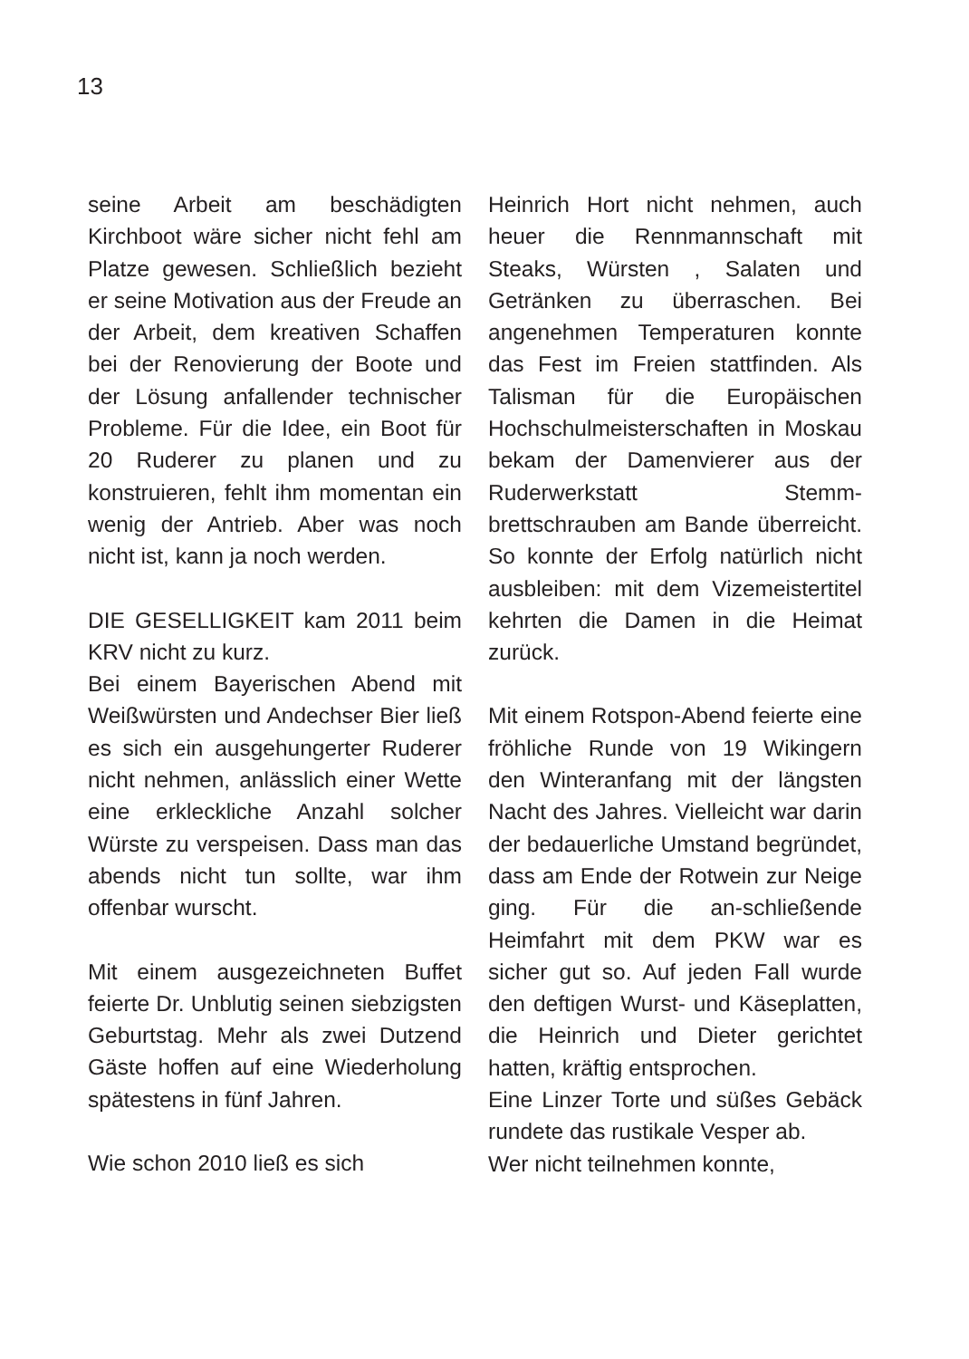13
seine Arbeit am beschädigten Kirchboot wäre sicher nicht fehl am Platze gewesen. Schließlich bezieht er seine Motivation aus der Freude an der Arbeit, dem kreativen Schaffen bei der Renovierung der Boote und der Lösung anfallender technischer Probleme. Für die Idee, ein Boot für 20 Ruderer zu planen und zu konstruieren, fehlt ihm momentan ein wenig der Antrieb. Aber was noch nicht ist, kann ja noch werden.
DIE GESELLIGKEIT kam 2011 beim KRV nicht zu kurz.
Bei einem Bayerischen Abend mit Weißwürsten und Andechser Bier ließ es sich ein ausgehungerter Ruderer nicht nehmen, anlässlich einer Wette eine erkleckliche Anzahl solcher Würste zu verspeisen. Dass man das abends nicht tun sollte, war ihm offenbar wurscht.
Mit einem ausgezeichneten Buffet feierte Dr. Unblutig seinen siebzigsten Geburtstag. Mehr als zwei Dutzend Gäste hoffen auf eine Wiederholung spätestens in fünf Jahren.
Wie schon 2010 ließ es sich
Heinrich Hort nicht nehmen, auch heuer die Rennmannschaft mit Steaks, Würsten , Salaten und Getränken zu überraschen. Bei angenehmen Temperaturen konnte das Fest im Freien stattfinden. Als Talisman für die Europäischen Hochschulmeisterschaften in Moskau bekam der Damenvierer aus der Ruderwerkstatt Stemm-brettschrauben am Bande überreicht. So konnte der Erfolg natürlich nicht ausbleiben: mit dem Vizemeistertitel kehrten die Damen in die Heimat zurück.
Mit einem Rotspon-Abend feierte eine fröhliche Runde von 19 Wikingern den Winteranfang mit der längsten Nacht des Jahres. Vielleicht war darin der bedauerliche Umstand begründet, dass am Ende der Rotwein zur Neige ging. Für die an-schließende Heimfahrt mit dem PKW war es sicher gut so. Auf jeden Fall wurde den deftigen Wurst- und Käseplatten, die Heinrich und Dieter gerichtet hatten, kräftig entsprochen.
Eine Linzer Torte und süßes Gebäck rundete das rustikale Vesper ab.
Wer nicht teilnehmen konnte,